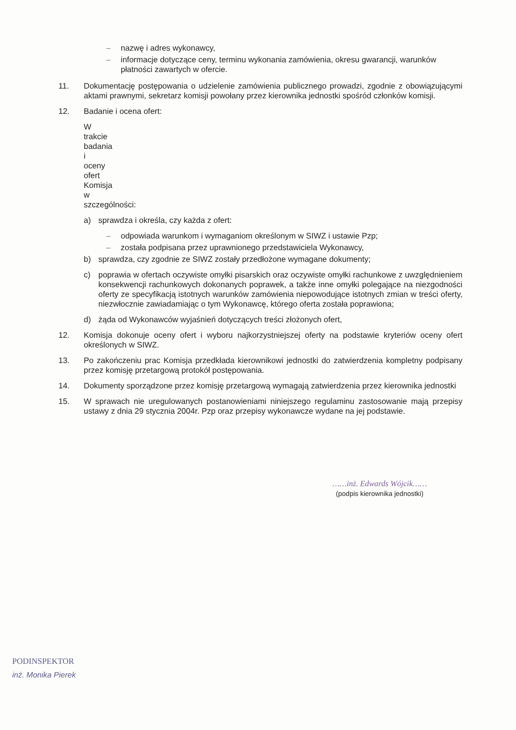– nazwę i adres wykonawcy,
– informacje dotyczące ceny, terminu wykonania zamówienia, okresu gwarancji, warunków płatności zawartych w ofercie.
11. Dokumentację postępowania o udzielenie zamówienia publicznego prowadzi, zgodnie z obowiązującymi aktami prawnymi, sekretarz komisji powołany przez kierownika jednostki spośród członków komisji.
12. Badanie i ocena ofert:
W trakcie badania i oceny ofert Komisja w szczególności:
a) sprawdza i określa, czy każda z ofert:
– odpowiada warunkom i wymaganiom określonym w SIWZ i ustawie Pzp;
– została podpisana przez uprawnionego przedstawiciela Wykonawcy,
b) sprawdza, czy zgodnie ze SIWZ zostały przedłożone wymagane dokumenty;
c) poprawia w ofertach oczywiste omyłki pisarskich oraz oczywiste omyłki rachunkowe z uwzględnieniem konsekwencji rachunkowych dokonanych poprawek, a także inne omyłki polegające na niezgodności oferty ze specyfikacją istotnych warunków zamówienia niepowodujące istotnych zmian w treści oferty, niezwłocznie zawiadamiając o tym Wykonawcę, którego oferta została poprawiona;
d) żąda od Wykonawców wyjaśnień dotyczących treści złożonych ofert,
12. Komisja dokonuje oceny ofert i wyboru najkorzystniejszej oferty na podstawie kryteriów oceny ofert określonych w SIWZ.
13. Po zakończeniu prac Komisja przedkłada kierownikowi jednostki do zatwierdzenia kompletny podpisany przez komisję przetargową protokół postępowania.
14. Dokumenty sporządzone przez komisję przetargową wymagają zatwierdzenia przez kierownika jednostki
15. W sprawach nie uregulowanych postanowieniami niniejszego regulaminu zastosowanie mają przepisy ustawy z dnia 29 stycznia 2004r. Pzp oraz przepisy wykonawcze wydane na jej podstawie.
……inż. Edwards Wójcik……
(podpis kierownika jednostki)
PODINSPEKTOR
inż. Monika Pierek